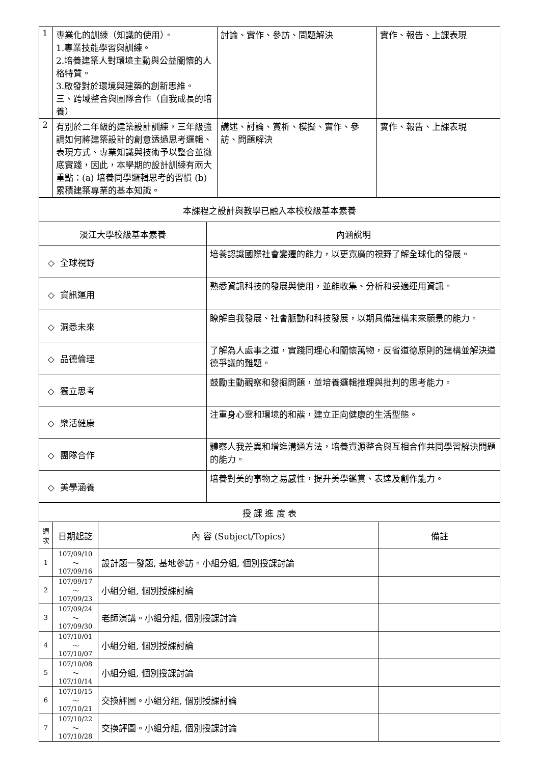| 1 | 專業化的訓練（知識的使用）。 1.專業技能學習與訓練。 2.培養建築人對環境主動與公益關懷的人格特質。 3.啟發對於環境與建築的創新思維。 三、跨域整合與團隊合作（自我成長的培養） | 討論、實作、參訪、問題解決 | 實作、報告、上課表現 |
| 2 | 有別於二年級的建築設計訓練，三年級強調如何將建築設計的創意透過思考邏輯、表現方式、專業知識與技術予以整合並徹底實踐，因此，本學期的設計訓練有兩大重點：(a) 培養同學邏輯思考的習慣 (b) 累積建築專業的基本知識。 | 講述、討論、賞析、模擬、實作、參訪、問題解決 | 實作、報告、上課表現 |
| 本課程之設計與教學已融入本校校級基本素養 | |
| 淡江大學校級基本素養 | 內涵說明 |
| ◇ 全球視野 | 培養認識國際社會變遷的能力，以更寬廣的視野了解全球化的發展。 |
| ◇ 資訊運用 | 熟悉資訊科技的發展與使用，並能收集、分析和妥適運用資訊。 |
| ◇ 洞悉未來 | 瞭解自我發展、社會脈動和科技發展，以期具備建構未來願景的能力。 |
| ◇ 品德倫理 | 了解為人處事之道，實踐同理心和關懷萬物，反省道德原則的建構並解決道德爭議的難題。 |
| ◇ 獨立思考 | 鼓勵主動觀察和發掘問題，並培養邏輯推理與批判的思考能力。 |
| ◇ 樂活健康 | 注重身心靈和環境的和諧，建立正向健康的生活型態。 |
| ◇ 團隊合作 | 體察人我差異和增進溝通方法，培養資源整合與互相合作共同學習解決問題的能力。 |
| ◇ 美學涵養 | 培養對美的事物之易感性，提升美學鑑賞、表達及創作能力。 |
| 授 課 進 度 表 | | | |
| 週次 | 日期起訖 | 內 容 (Subject/Topics) | 備註 |
| 1 | 107/09/10～ 107/09/16 | 設計題一發題, 基地參訪。小組分組, 個別授課討論 | |
| 2 | 107/09/17～ 107/09/23 | 小組分組, 個別授課討論 | |
| 3 | 107/09/24～ 107/09/30 | 老師演講。小組分組, 個別授課討論 | |
| 4 | 107/10/01～ 107/10/07 | 小組分組, 個別授課討論 | |
| 5 | 107/10/08～ 107/10/14 | 小組分組, 個別授課討論 | |
| 6 | 107/10/15～ 107/10/21 | 交換評圖。小組分組, 個別授課討論 | |
| 7 | 107/10/22～ 107/10/28 | 交換評圖。小組分組, 個別授課討論 | |